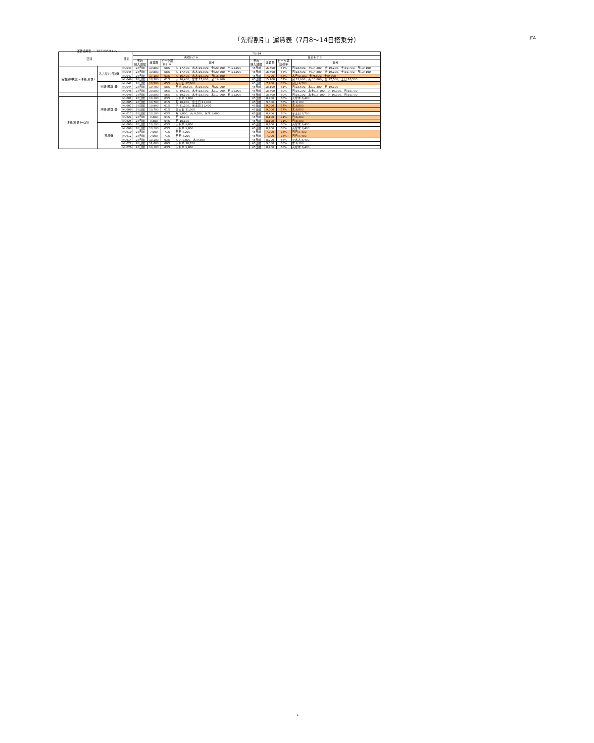「先得割引」運賃表（7月8～14日搭乗分） JTA
運賃適用日 ： 2021/05/14 ～
| 区間 | | 便名 | 7/8-14 | | | | | | | |
| --- | --- | --- | --- | --- | --- | --- | --- | --- | --- | --- |
| | | | 先得ﾀｲﾌﾟA | | | | 先得ﾀｲﾌﾟB | | | |
| | | | 予約 購入期限 | 運賃額 | ピーク期 割引率 | 備考 | 予約 購入期限 | 運賃額 | ピーク期 割引率 | 備考 |
| 名古屋(中部)=沖縄(那覇) | 名古屋(中部)発 | NU043 | 28日前 | 19,800 | 58% | 火:17,400、水木:19,000、金:20,200、土:21,000 | 45日前 | 16,600 | 64% | 月:18,600、火:14,800、金:19,200、土:19,700、日:19,100 |
| | | NU045 | 28日前 | 19,800 | 58% | 火:17,400、水木:19,000、金:20,200、土:21,000 | 45日前 | 16,600 | 64% | 月:18,600、火:14,800、金:19,200、土:19,700、日:19,100 |
| | | NU047 | 28日前 | 17,100 | 63% | 火:16,400、水木:15,100、日:16,500 | 45日前 | 7,700 | 83% | 木日:9,100、金:9,800、土:9,700 |
| | | NU049 | 28日前 | 18,300 | 61% | 火:16,400、水木:17,600、金:19,900 | 45日前 | 15,200 | 67% | 月:15,900、火:13,800、金:17,500、土日:16,500 |
| | 沖縄(那覇)発 | NU042 | 28日前 | 16,500 | 65% | 月火日:17,600 | 45日前 | 7,200 | 85% | 月日:9,200 |
| | | NU044 | 28日前 | 19,700 | 58% | 月金:20,500、水:19,000、日:21,000 | 45日前 | 18,100 | 61% | 月:18,600、木:17,300、日:19,100 |
| | | NU046 | 28日前 | 20,500 | 56% | 火:19,100、水土:18,500、木:17,900、日:21,000 | 45日前 | 18,600 | 60% | 月:19,200、水土:18,100、木:16,700、日:19,700 |
| | | NU048 | 28日前 | 20,500 | 56% | 火:19,100、水土:18,500、木:17,900、日:21,000 | 45日前 | 18,600 | 60% | 月:19,200、水土:18,100、木:16,700、日:19,700 |
| 沖縄(那覇)=石垣 | 沖縄(那覇)発 | NU601 | 28日前 | 10,100 | 63% | 火水木:9,800 | 45日前 | 8,700 | 68% | 火水木:8,400 |
| | | NU605 | 28日前 | 10,700 | 61% | 月:10,900、金土日:11,000 | 45日前 | 9,300 | 66% | 木:9,100 |
| | | NU607 | 28日前 | 10,900 | 61% | 木:11,200、金土日:11,400 | 45日前 | 9,000 | 67% | 木:8,800 |
| | | NU609 | 28日前 | 10,700 | 61% | 金土日:11,000 | 45日前 | 9,000 | 67% | 木:8,800 |
| | | NU617 | 28日前 | 10,100 | 63% | 月:9,800、火:9,300、水木:9,000 | 45日前 | 8,400 | 70% | 金土日:8,700 |
| | | NU621 | 28日前 | 9,800 | 64% | 日:10,100 | 45日前 | 8,100 | 71% | 日:8,300 |
| | | NU625 | 28日前 | 9,800 | 64% | 日:10,100 | 45日前 | 8,100 | 71% | 日:8,400 |
| | 石垣発 | NU600 | 28日前 | 10,100 | 63% | 火水木:9,800 | 45日前 | 8,700 | 68% | 火水木:8,400 |
| | | NU608 | 28日前 | 10,100 | 63% | 火水木:9,800 | 45日前 | 8,700 | 68% | 火水木:8,400 |
| | | NU610 | 28日前 | 7,900 | 71% | 月日:8,200 | 45日前 | 7,000 | 75% | 月日:7,400 |
| | | NU612 | 28日前 | 7,900 | 71% | 月日:8,200 | 45日前 | 7,000 | 75% | 月日:7,400 |
| | | NU614 | 28日前 | 10,100 | 63% | 火木:9,000、水:9,300 | 45日前 | 8,700 | 68% | 火水木:8,400 |
| | | NU622 | 28日前 | 11,000 | 60% | 火水木:10,700 | 45日前 | 9,300 | 66% | 木:9,100 |
| | | NU626 | 28日前 | 10,100 | 63% | 火水木:9,800 | 45日前 | 8,700 | 68% | 火水木:8,400 |
1